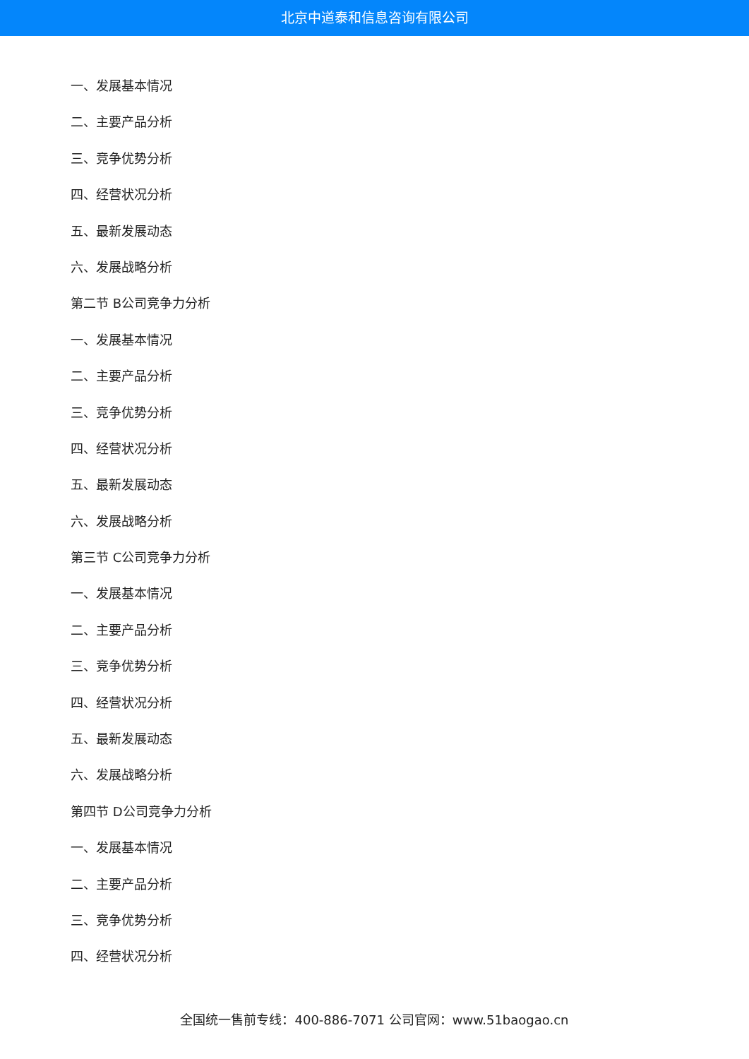北京中道泰和信息咨询有限公司
一、发展基本情况
二、主要产品分析
三、竞争优势分析
四、经营状况分析
五、最新发展动态
六、发展战略分析
第二节 B公司竞争力分析
一、发展基本情况
二、主要产品分析
三、竞争优势分析
四、经营状况分析
五、最新发展动态
六、发展战略分析
第三节 C公司竞争力分析
一、发展基本情况
二、主要产品分析
三、竞争优势分析
四、经营状况分析
五、最新发展动态
六、发展战略分析
第四节 D公司竞争力分析
一、发展基本情况
二、主要产品分析
三、竞争优势分析
四、经营状况分析
全国统一售前专线：400-886-7071 公司官网：www.51baogao.cn